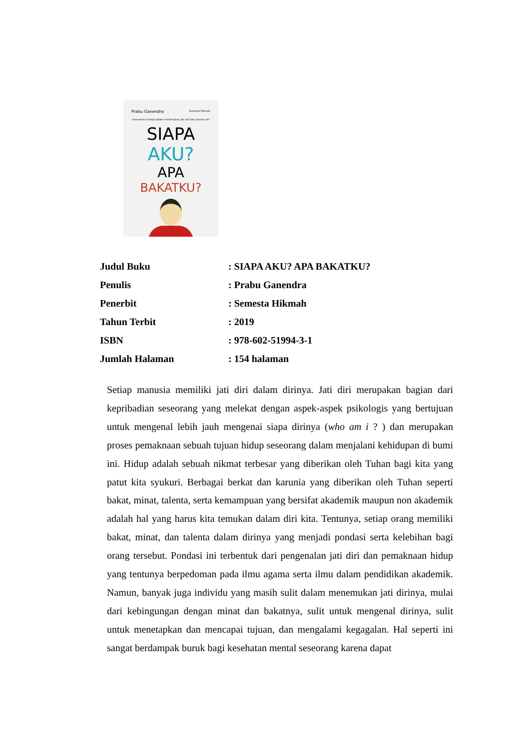Prabu Ganendra Semesta Hikmah
menemani remaja dalam menemukan jati diri dan potensi diri
SIAPA
AKU?
APA
BAKATKU?
| Judul Buku | : SIAPA AKU? APA BAKATKU? |
| Penulis | : Prabu Ganendra |
| Penerbit | : Semesta Hikmah |
| Tahun Terbit | : 2019 |
| ISBN | : 978-602-51994-3-1 |
| Jumlah Halaman | : 154 halaman |
Setiap manusia memiliki jati diri dalam dirinya. Jati diri merupakan bagian dari kepribadian seseorang yang melekat dengan aspek-aspek psikologis yang bertujuan untuk mengenal lebih jauh mengenai siapa dirinya (who am i ? ) dan merupakan proses pemaknaan sebuah tujuan hidup seseorang dalam menjalani kehidupan di bumi ini. Hidup adalah sebuah nikmat terbesar yang diberikan oleh Tuhan bagi kita yang patut kita syukuri. Berbagai berkat dan karunia yang diberikan oleh Tuhan seperti bakat, minat, talenta, serta kemampuan yang bersifat akademik maupun non akademik adalah hal yang harus kita temukan dalam diri kita. Tentunya, setiap orang memiliki bakat, minat, dan talenta dalam dirinya yang menjadi pondasi serta kelebihan bagi orang tersebut. Pondasi ini terbentuk dari pengenalan jati diri dan pemaknaan hidup yang tentunya berpedoman pada ilmu agama serta ilmu dalam pendidikan akademik. Namun, banyak juga individu yang masih sulit dalam menemukan jati dirinya, mulai dari kebingungan dengan minat dan bakatnya, sulit untuk mengenal dirinya, sulit untuk menetapkan dan mencapai tujuan, dan mengalami kegagalan. Hal seperti ini sangat berdampak buruk bagi kesehatan mental seseorang karena dapat